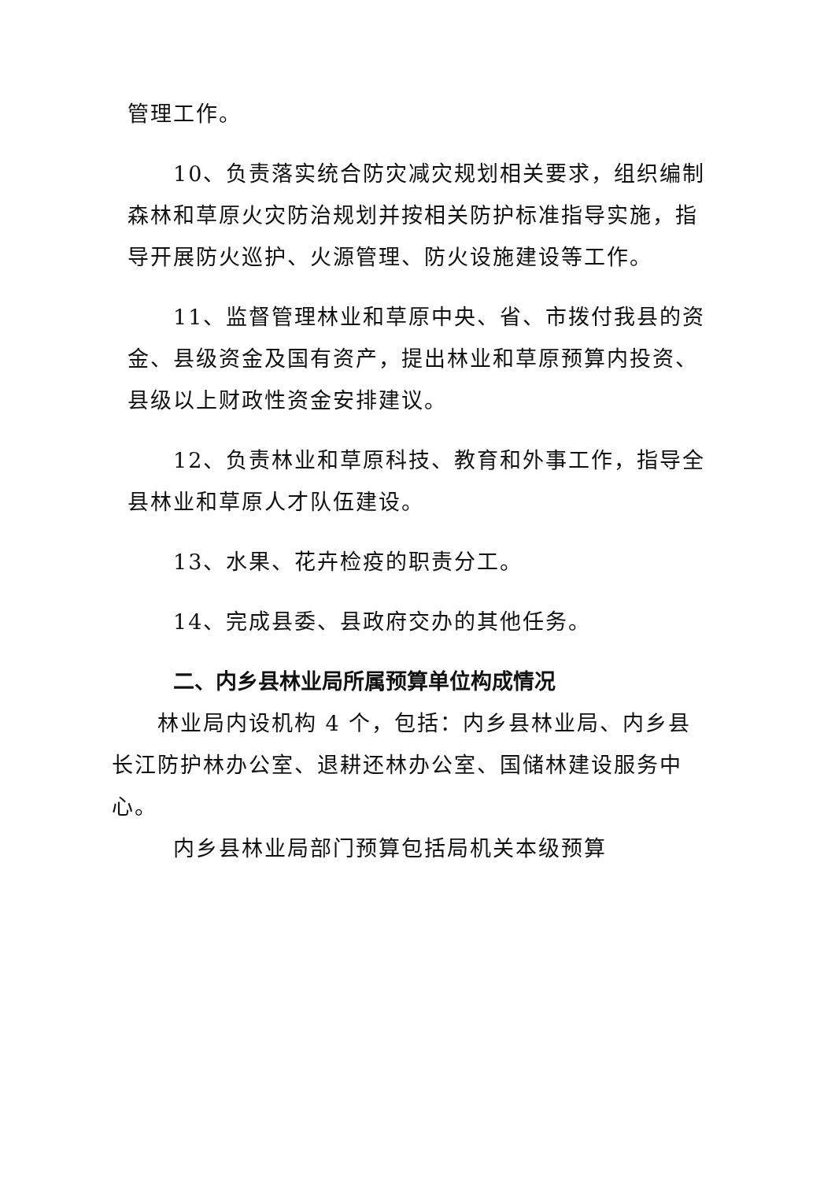管理工作。
10、负责落实统合防灾减灾规划相关要求，组织编制森林和草原火灾防治规划并按相关防护标准指导实施，指导开展防火巡护、火源管理、防火设施建设等工作。
11、监督管理林业和草原中央、省、市拨付我县的资金、县级资金及国有资产，提出林业和草原预算内投资、县级以上财政性资金安排建议。
12、负责林业和草原科技、教育和外事工作，指导全县林业和草原人才队伍建设。
13、水果、花卉检疫的职责分工。
14、完成县委、县政府交办的其他任务。
二、内乡县林业局所属预算单位构成情况
林业局内设机构 4 个，包括：内乡县林业局、内乡县长江防护林办公室、退耕还林办公室、国储林建设服务中心。
内乡县林业局部门预算包括局机关本级预算